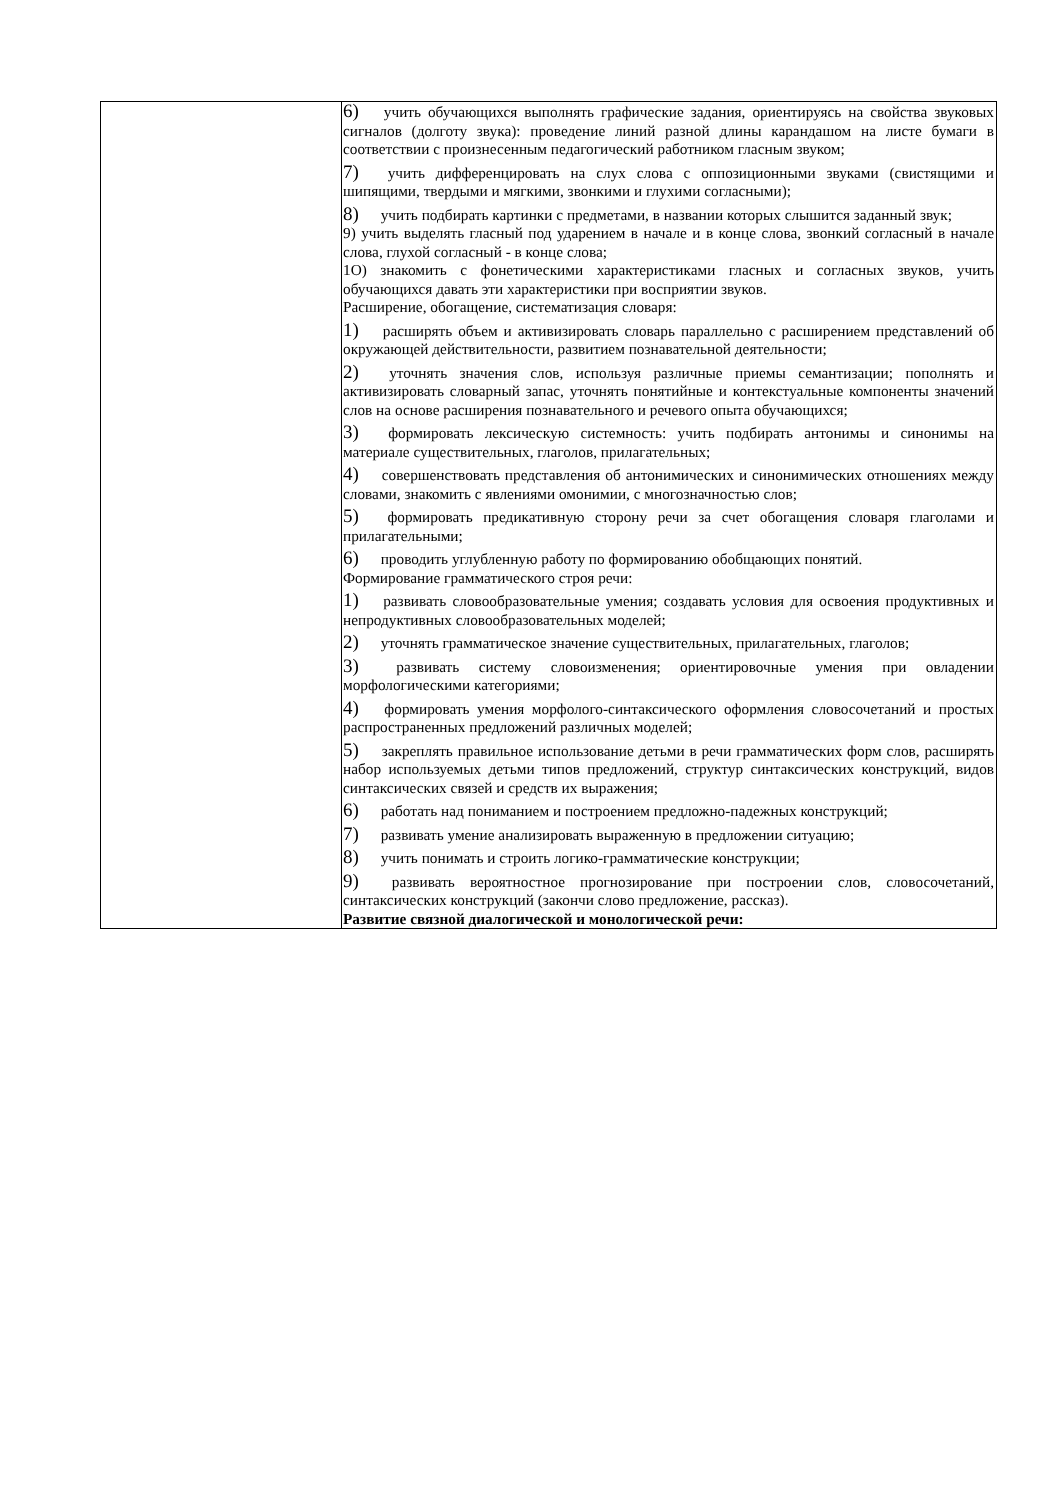| | 6) учить обучающихся выполнять графические задания, ориентируясь на свойства звуковых сигналов (долготу звука): проведение линий разной длины карандашом на листе бумаги в соответствии с произнесенным педагогический работником гласным звуком; 7) учить дифференцировать на слух слова с оппозиционными звуками (свистящими и шипящими, твердыми и мягкими, звонкими и глухими согласными); 8) учить подбирать картинки с предметами, в названии которых слышится заданный звук; 9) учить выделять гласный под ударением в начале и в конце слова, звонкий согласный в начале слова, глухой согласный - в конце слова; 1О) знакомить с фонетическими характеристиками гласных и согласных звуков, учить обучающихся давать эти характеристики при восприятии звуков. Расширение, обогащение, систематизация словаря: 1) расширять объем и активизировать словарь параллельно с расширением представлений об окружающей действительности, развитием познавательной деятельности; 2) уточнять значения слов, используя различные приемы семантизации; пополнять и активизировать словарный запас, уточнять понятийные и контекстуальные компоненты значений слов на основе расширения познавательного и речевого опыта обучающихся; 3) формировать лексическую системность: учить подбирать антонимы и синонимы на материале существительных, глаголов, прилагательных; 4) совершенствовать представления об антонимических и синонимических отношениях между словами, знакомить с явлениями омонимии, с многозначностью слов; 5) формировать предикативную сторону речи за счет обогащения словаря глаголами и прилагательными; 6) проводить углубленную работу по формированию обобщающих понятий. Формирование грамматического строя речи: 1) развивать словообразовательные умения; создавать условия для освоения продуктивных и непродуктивных словообразовательных моделей; 2) уточнять грамматическое значение существительных, прилагательных, глаголов; 3) развивать систему словоизменения; ориентировочные умения при овладении морфологическими категориями; 4) формировать умения морфолого-синтаксического оформления словосочетаний и простых распространенных предложений различных моделей; 5) закреплять правильное использование детьми в речи грамматических форм слов, расширять набор используемых детьми типов предложений, структур синтаксических конструкций, видов синтаксических связей и средств их выражения; 6) работать над пониманием и построением предложно-падежных конструкций; 7) развивать умение анализировать выраженную в предложении ситуацию; 8) учить понимать и строить логико-грамматические конструкции; 9) развивать вероятностное прогнозирование при построении слов, словосочетаний, синтаксических конструкций (закончи слово предложение, рассказ). Развитие связной диалогической и монологической речи: |